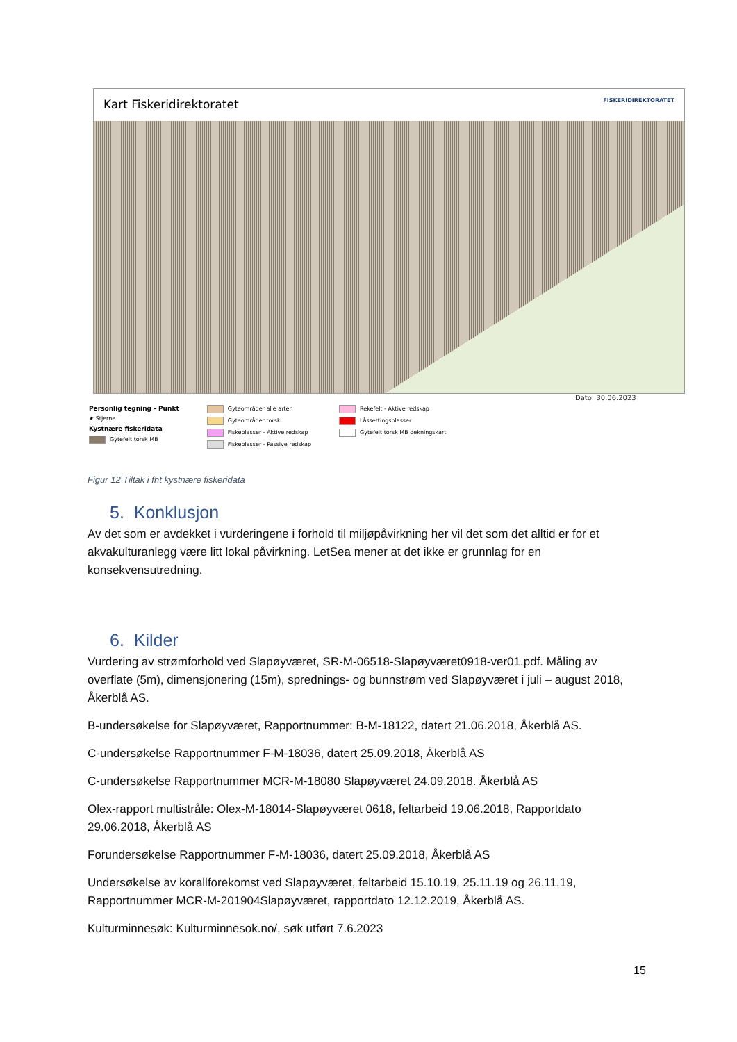Kart Fiskeridirektoratet FISKERIDIREKTORATET
Dato: 30.06.2023
Personlig tegning - Punkt
★ Stjerne
Kystnære fiskeridata
Gytefelt torsk MB
Gyteområder alle arter
Gyteområder torsk
Fiskeplasser - Aktive redskap
Fiskeplasser - Passive redskap
Rekefelt - Aktive redskap
Låssettingsplasser
Gytefelt torsk MB dekningskart
Figur 12 Tiltak i fht kystnære fiskeridata
5. Konklusjon
Av det som er avdekket i vurderingene i forhold til miljøpåvirkning her vil det som det alltid er for et akvakulturanlegg være litt lokal påvirkning. LetSea mener at det ikke er grunnlag for en konsekvensutredning.
6. Kilder
Vurdering av strømforhold ved Slapøyværet, SR-M-06518-Slapøyværet0918-ver01.pdf. Måling av overflate (5m), dimensjonering (15m), sprednings- og bunnstrøm ved Slapøyværet i juli – august 2018, Åkerblå AS.
B-undersøkelse for Slapøyværet, Rapportnummer: B-M-18122, datert 21.06.2018, Åkerblå AS.
C-undersøkelse Rapportnummer F-M-18036, datert 25.09.2018, Åkerblå AS
C-undersøkelse Rapportnummer MCR-M-18080 Slapøyværet 24.09.2018. Åkerblå AS
Olex-rapport multistråle: Olex-M-18014-Slapøyværet 0618, feltarbeid 19.06.2018, Rapportdato 29.06.2018, Åkerblå AS
Forundersøkelse Rapportnummer F-M-18036, datert 25.09.2018, Åkerblå AS
Undersøkelse av korallforekomst ved Slapøyværet, feltarbeid 15.10.19, 25.11.19 og 26.11.19, Rapportnummer MCR-M-201904Slapøyværet, rapportdato 12.12.2019, Åkerblå AS.
Kulturminnesøk: Kulturminnesok.no/, søk utført 7.6.2023
15